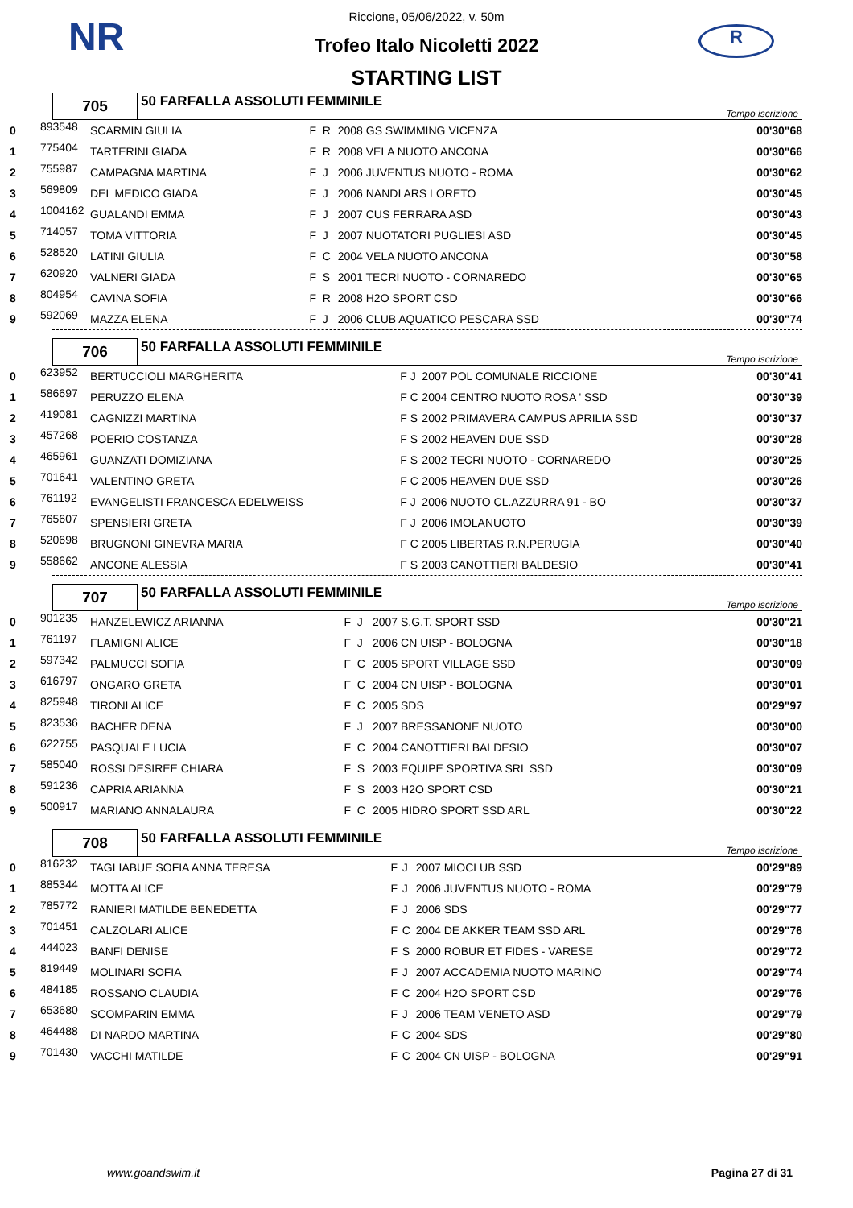NR R
Riccione, 05/06/2022, v. 50m
Trofeo Italo Nicoletti 2022
STARTING LIST
| 705 | 50 FARFALLA ASSOLUTI FEMMINILE | Tempo iscrizione |
| 0 | 893548 | SCARMIN GIULIA | F | R | 2008 GS SWIMMING VICENZA | 00'30"68 |
| 1 | 775404 | TARTERINI GIADA | F | R | 2008 VELA NUOTO ANCONA | 00'30"66 |
| 2 | 755987 | CAMPAGNA MARTINA | F | J | 2006 JUVENTUS NUOTO - ROMA | 00'30"62 |
| 3 | 569809 | DEL MEDICO GIADA | F | J | 2006 NANDI ARS LORETO | 00'30"45 |
| 4 | 1004162 | GUALANDI EMMA | F | J | 2007 CUS FERRARA ASD | 00'30"43 |
| 5 | 714057 | TOMA VITTORIA | F | J | 2007 NUOTATORI PUGLIESI ASD | 00'30"45 |
| 6 | 528520 | LATINI GIULIA | F | C | 2004 VELA NUOTO ANCONA | 00'30"58 |
| 7 | 620920 | VALNERI GIADA | F | S | 2001 TECRI NUOTO - CORNAREDO | 00'30"65 |
| 8 | 804954 | CAVINA SOFIA | F | R | 2008 H2O SPORT CSD | 00'30"66 |
| 9 | 592069 | MAZZA ELENA | F | J | 2006 CLUB AQUATICO PESCARA SSD | 00'30"74 |
| 706 | 50 FARFALLA ASSOLUTI FEMMINILE | Tempo iscrizione |
| 0 | 623952 | BERTUCCIOLI MARGHERITA | F | J | 2007 POL COMUNALE RICCIONE | 00'30"41 |
| 1 | 586697 | PERUZZO ELENA | F | C | 2004 CENTRO NUOTO ROSA ' SSD | 00'30"39 |
| 2 | 419081 | CAGNIZZI MARTINA | F | S | 2002 PRIMAVERA CAMPUS APRILIA SSD | 00'30"37 |
| 3 | 457268 | POERIO COSTANZA | F | S | 2002 HEAVEN DUE SSD | 00'30"28 |
| 4 | 465961 | GUANZATI DOMIZIANA | F | S | 2002 TECRI NUOTO - CORNAREDO | 00'30"25 |
| 5 | 701641 | VALENTINO GRETA | F | C | 2005 HEAVEN DUE SSD | 00'30"26 |
| 6 | 761192 | EVANGELISTI FRANCESCA EDELWEISS | F | J | 2006 NUOTO CL.AZZURRA 91 - BO | 00'30"37 |
| 7 | 765607 | SPENSIERI GRETA | F | J | 2006 IMOLANUOTO | 00'30"39 |
| 8 | 520698 | BRUGNONI GINEVRA MARIA | F | C | 2005 LIBERTAS R.N.PERUGIA | 00'30"40 |
| 9 | 558662 | ANCONE ALESSIA | F | S | 2003 CANOTTIERI BALDESIO | 00'30"41 |
| 707 | 50 FARFALLA ASSOLUTI FEMMINILE | Tempo iscrizione |
| 0 | 901235 | HANZELEWICZ ARIANNA | F | J | 2007 S.G.T. SPORT SSD | 00'30"21 |
| 1 | 761197 | FLAMIGNI ALICE | F | J | 2006 CN UISP - BOLOGNA | 00'30"18 |
| 2 | 597342 | PALMUCCI SOFIA | F | C | 2005 SPORT VILLAGE SSD | 00'30"09 |
| 3 | 616797 | ONGARO GRETA | F | C | 2004 CN UISP - BOLOGNA | 00'30"01 |
| 4 | 825948 | TIRONI ALICE | F | C | 2005 SDS | 00'29"97 |
| 5 | 823536 | BACHER DENA | F | J | 2007 BRESSANONE NUOTO | 00'30"00 |
| 6 | 622755 | PASQUALE LUCIA | F | C | 2004 CANOTTIERI BALDESIO | 00'30"07 |
| 7 | 585040 | ROSSI DESIREE CHIARA | F | S | 2003 EQUIPE SPORTIVA SRL SSD | 00'30"09 |
| 8 | 591236 | CAPRIA ARIANNA | F | S | 2003 H2O SPORT CSD | 00'30"21 |
| 9 | 500917 | MARIANO ANNALAURA | F | C | 2005 HIDRO SPORT SSD ARL | 00'30"22 |
| 708 | 50 FARFALLA ASSOLUTI FEMMINILE | Tempo iscrizione |
| 0 | 816232 | TAGLIABUE SOFIA ANNA TERESA | F | J | 2007 MIOCLUB SSD | 00'29"89 |
| 1 | 885344 | MOTTA ALICE | F | J | 2006 JUVENTUS NUOTO - ROMA | 00'29"79 |
| 2 | 785772 | RANIERI MATILDE BENEDETTA | F | J | 2006 SDS | 00'29"77 |
| 3 | 701451 | CALZOLARI ALICE | F | C | 2004 DE AKKER TEAM SSD ARL | 00'29"76 |
| 4 | 444023 | BANFI DENISE | F | S | 2000 ROBUR ET FIDES - VARESE | 00'29"72 |
| 5 | 819449 | MOLINARI SOFIA | F | J | 2007 ACCADEMIA NUOTO MARINO | 00'29"74 |
| 6 | 484185 | ROSSANO CLAUDIA | F | C | 2004 H2O SPORT CSD | 00'29"76 |
| 7 | 653680 | SCOMPARIN EMMA | F | J | 2006 TEAM VENETO ASD | 00'29"79 |
| 8 | 464488 | DI NARDO MARTINA | F | C | 2004 SDS | 00'29"80 |
| 9 | 701430 | VACCHI MATILDE | F | C | 2004 CN UISP - BOLOGNA | 00'29"91 |
www.goandswim.it Pagina 27 di 31